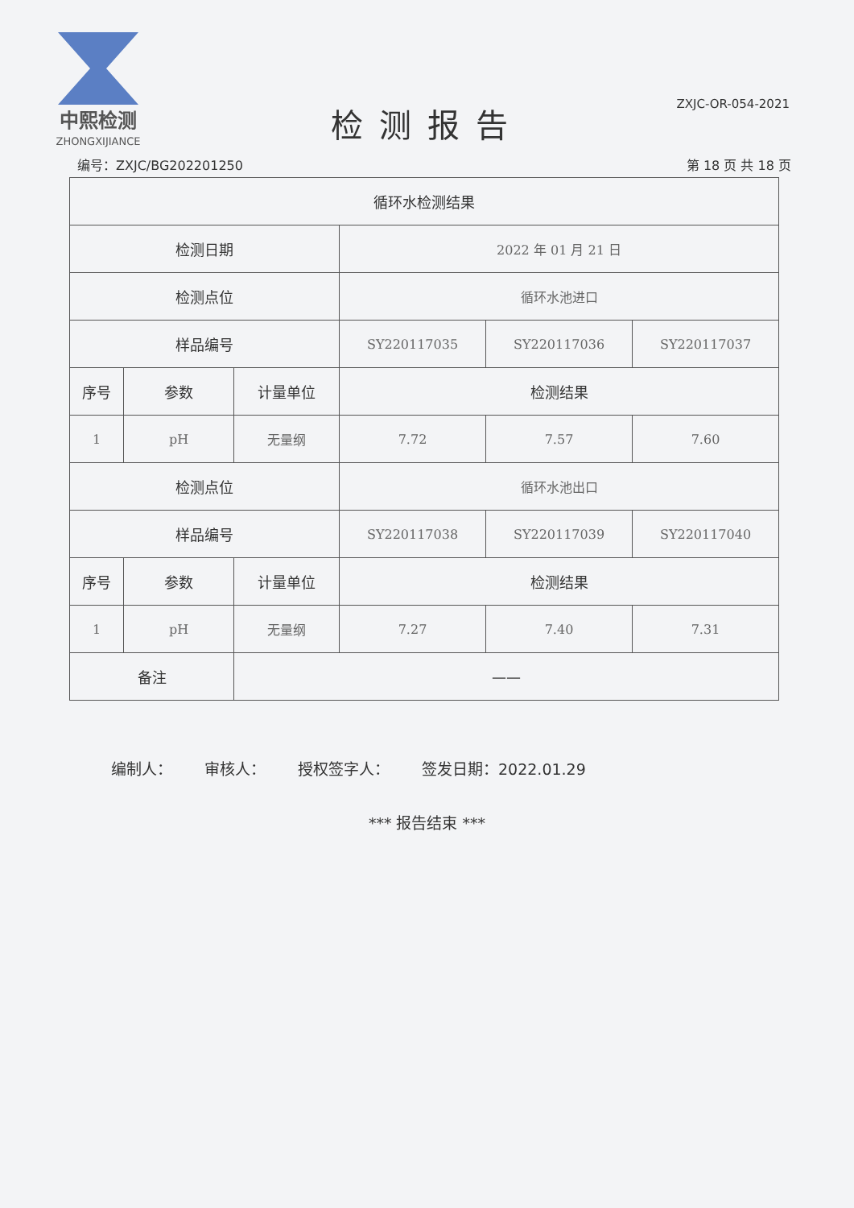中熙检测
ZHONGXIJIANCE
ZXJC-OR-054-2021
检测报告
编号：ZXJC/BG202201250 第 18 页 共 18 页
| 循环水检测结果 | | | | | |
| 检测日期 | | | 2022 年 01 月 21 日 | | |
| 检测点位 | | | 循环水池进口 | | |
| 样品编号 | | | SY220117035 | SY220117036 | SY220117037 |
| 序号 | 参数 | 计量单位 | 检测结果 | | |
| 1 | pH | 无量纲 | 7.72 | 7.57 | 7.60 |
| 检测点位 | | | 循环水池出口 | | |
| 样品编号 | | | SY220117038 | SY220117039 | SY220117040 |
| 序号 | 参数 | 计量单位 | 检测结果 | | |
| 1 | pH | 无量纲 | 7.27 | 7.40 | 7.31 |
| 备注 | | —— | | | |
编制人： 审核人： 授权签字人： 签发日期：2022.01.29
*** 报告结束 ***